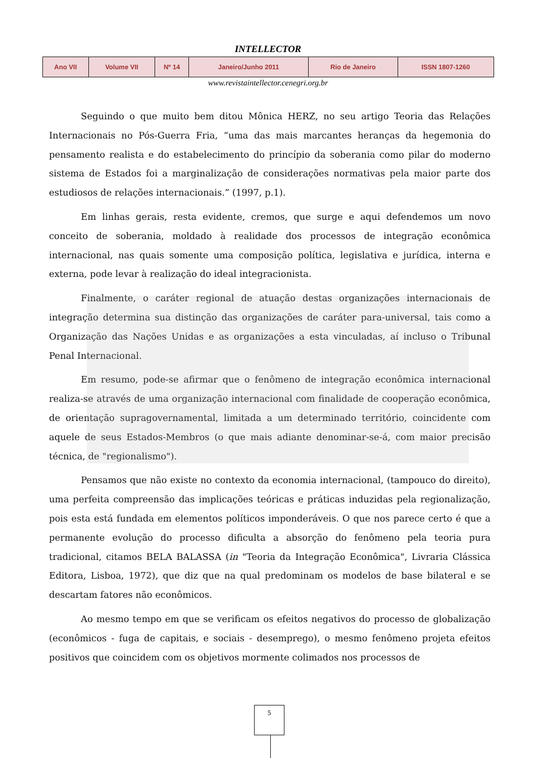INTELLECTOR
| Ano VII | Volume VII | Nº 14 | Janeiro/Junho 2011 | Rio de Janeiro | ISSN 1807-1260 |
www.revistaintellector.cenegri.org.br
Seguindo o que muito bem ditou Mônica HERZ, no seu artigo Teoria das Relações Internacionais no Pós-Guerra Fria, “uma das mais marcantes heranças da hegemonia do pensamento realista e do estabelecimento do princípio da soberania como pilar do moderno sistema de Estados foi a marginalização de considerações normativas pela maior parte dos estudiosos de relações internacionais.” (1997, p.1).
Em linhas gerais, resta evidente, cremos, que surge e aqui defendemos um novo conceito de soberania, moldado à realidade dos processos de integração econômica internacional, nas quais somente uma composição política, legislativa e jurídica, interna e externa, pode levar à realização do ideal integracionista.
Finalmente, o caráter regional de atuação destas organizações internacionais de integração determina sua distinção das organizações de caráter para-universal, tais como a Organização das Nações Unidas e as organizações a esta vinculadas, aí incluso o Tribunal Penal Internacional.
Em resumo, pode-se afirmar que o fenômeno de integração econômica internacional realiza-se através de uma organização internacional com finalidade de cooperação econômica, de orientação supragovernamental, limitada a um determinado território, coincidente com aquele de seus Estados-Membros (o que mais adiante denominar-se-á, com maior precisão técnica, de "regionalismo").
Pensamos que não existe no contexto da economia internacional, (tampouco do direito), uma perfeita compreensão das implicações teóricas e práticas induzidas pela regionalização, pois esta está fundada em elementos políticos imponderáveis. O que nos parece certo é que a permanente evolução do processo dificulta a absorção do fenômeno pela teoria pura tradicional, citamos BELA BALASSA (in "Teoria da Integração Econômica", Livraria Clássica Editora, Lisboa, 1972), que diz que na qual predominam os modelos de base bilateral e se descartam fatores não econômicos.
Ao mesmo tempo em que se verificam os efeitos negativos do processo de globalização (econômicos - fuga de capitais, e sociais - desemprego), o mesmo fenômeno projeta efeitos positivos que coincidem com os objetivos mormente colimados nos processos de
5